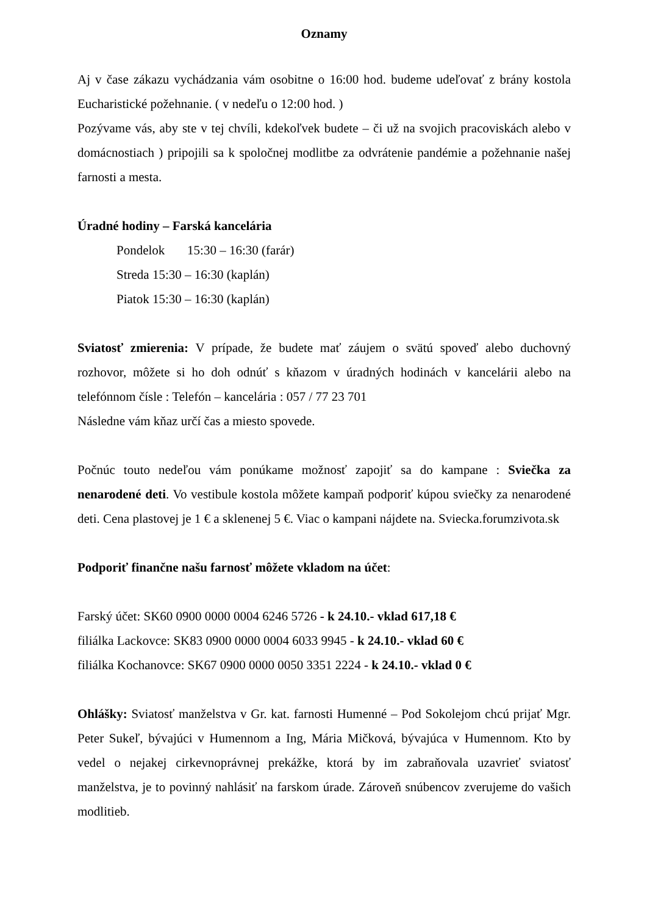Oznamy
Aj v čase zákazu vychádzania vám osobitne o 16:00 hod. budeme udeľovať z brány kostola Eucharistické požehnanie. ( v nedeľu o 12:00 hod. )
Pozývame vás, aby ste v tej chvíli, kdekoľvek budete – či už na svojich pracoviskách alebo v domácnostiach ) pripojili sa k spoločnej modlitbe za odvrátenie pandémie a požehnanie našej farnosti a mesta.
Úradné hodiny – Farská kancelária
Pondelok 15:30 – 16:30 (farár)
Streda 15:30 – 16:30 (kaplán)
Piatok 15:30 – 16:30 (kaplán)
Sviatosť zmierenia: V prípade, že budete mať záujem o svätú spoveď alebo duchovný rozhovor, môžete si ho doh odnúť s kňazom v úradných hodinách v kancelárii alebo na telefónnom čísle : Telefón – kancelária : 057 / 77 23 701
Následne vám kňaz určí čas a miesto spovede.
Počnúc touto nedeľou vám ponúkame možnosť zapojiť sa do kampane : Sviečka za nenarodené deti. Vo vestibule kostola môžete kampaň podporiť kúpou sviečky za nenarodené deti. Cena plastovej je 1 € a sklenenej 5 €. Viac o kampani nájdete na. Sviecka.forumzivota.sk
Podporiť finančne našu farnosť môžete vkladom na účet:
Farský účet: SK60 0900 0000 0004 6246 5726 - k 24.10.- vklad 617,18 €
filiálka Lackovce: SK83 0900 0000 0004 6033 9945 - k 24.10.- vklad 60 €
filiálka Kochanovce: SK67 0900 0000 0050 3351 2224 - k 24.10.- vklad 0 €
Ohlášky: Sviatosť manželstva v Gr. kat. farnosti Humenné – Pod Sokolejom chcú prijať Mgr. Peter Sukeľ, bývajúci v Humennom a Ing, Mária Mičková, bývajúca v Humennom. Kto by vedel o nejakej cirkevnoprávnej prekážke, ktorá by im zabraňovala uzavrieť sviatosť manželstva, je to povinný nahlásiť na farskom úrade. Zároveň snúbencov zverujeme do vašich modlitieb.